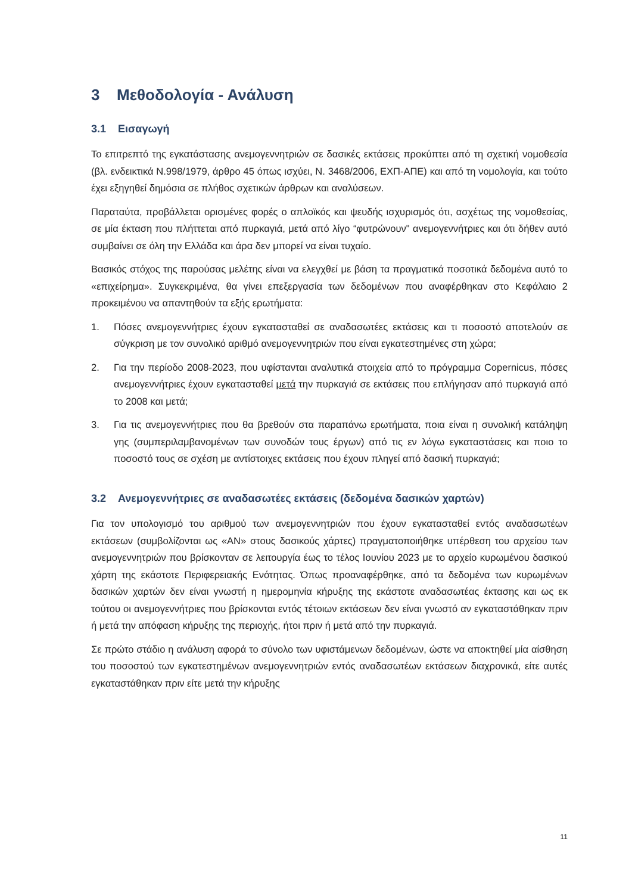3 Μεθοδολογία - Ανάλυση
3.1 Εισαγωγή
Το επιτρεπτό της εγκατάστασης ανεμογεννητριών σε δασικές εκτάσεις προκύπτει από τη σχετική νομοθεσία (βλ. ενδεικτικά Ν.998/1979, άρθρο 45 όπως ισχύει, Ν. 3468/2006, ΕΧΠ-ΑΠΕ) και από τη νομολογία, και τούτο έχει εξηγηθεί δημόσια σε πλήθος σχετικών άρθρων και αναλύσεων.
Παραταύτα, προβάλλεται ορισμένες φορές ο απλοϊκός και ψευδής ισχυρισμός ότι, ασχέτως της νομοθεσίας, σε μία έκταση που πλήττεται από πυρκαγιά, μετά από λίγο “φυτρώνουν" ανεμογεννήτριες και ότι δήθεν αυτό συμβαίνει σε όλη την Ελλάδα και άρα δεν μπορεί να είναι τυχαίο.
Βασικός στόχος της παρούσας μελέτης είναι να ελεγχθεί με βάση τα πραγματικά ποσοτικά δεδομένα αυτό το «επιχείρημα». Συγκεκριμένα, θα γίνει επεξεργασία των δεδομένων που αναφέρθηκαν στο Κεφάλαιο 2 προκειμένου να απαντηθούν τα εξής ερωτήματα:
1. Πόσες ανεμογεννήτριες έχουν εγκατασταθεί σε αναδασωτέες εκτάσεις και τι ποσοστό αποτελούν σε σύγκριση με τον συνολικό αριθμό ανεμογεννητριών που είναι εγκατεστημένες στη χώρα;
2. Για την περίοδο 2008-2023, που υφίστανται αναλυτικά στοιχεία από το πρόγραμμα Copernicus, πόσες ανεμογεννήτριες έχουν εγκατασταθεί μετά την πυρκαγιά σε εκτάσεις που επλήγησαν από πυρκαγιά από το 2008 και μετά;
3. Για τις ανεμογεννήτριες που θα βρεθούν στα παραπάνω ερωτήματα, ποια είναι η συνολική κατάληψη γης (συμπεριλαμβανομένων των συνοδών τους έργων) από τις εν λόγω εγκαταστάσεις και ποιο το ποσοστό τους σε σχέση με αντίστοιχες εκτάσεις που έχουν πληγεί από δασική πυρκαγιά;
3.2 Ανεμογεννήτριες σε αναδασωτέες εκτάσεις (δεδομένα δασικών χαρτών)
Για τον υπολογισμό του αριθμού των ανεμογεννητριών που έχουν εγκατασταθεί εντός αναδασωτέων εκτάσεων (συμβολίζονται ως «ΑΝ» στους δασικούς χάρτες) πραγματοποιήθηκε υπέρθεση του αρχείου των ανεμογεννητριών που βρίσκονταν σε λειτουργία έως το τέλος Ιουνίου 2023 με το αρχείο κυρωμένου δασικού χάρτη της εκάστοτε Περιφερειακής Ενότητας. Όπως προαναφέρθηκε, από τα δεδομένα των κυρωμένων δασικών χαρτών δεν είναι γνωστή η ημερομηνία κήρυξης της εκάστοτε αναδασωτέας έκτασης και ως εκ τούτου οι ανεμογεννήτριες που βρίσκονται εντός τέτοιων εκτάσεων δεν είναι γνωστό αν εγκαταστάθηκαν πριν ή μετά την απόφαση κήρυξης της περιοχής, ήτοι πριν ή μετά από την πυρκαγιά.
Σε πρώτο στάδιο η ανάλυση αφορά το σύνολο των υφιστάμενων δεδομένων, ώστε να αποκτηθεί μία αίσθηση του ποσοστού των εγκατεστημένων ανεμογεννητριών εντός αναδασωτέων εκτάσεων διαχρονικά, είτε αυτές εγκαταστάθηκαν πριν είτε μετά την κήρυξης
11